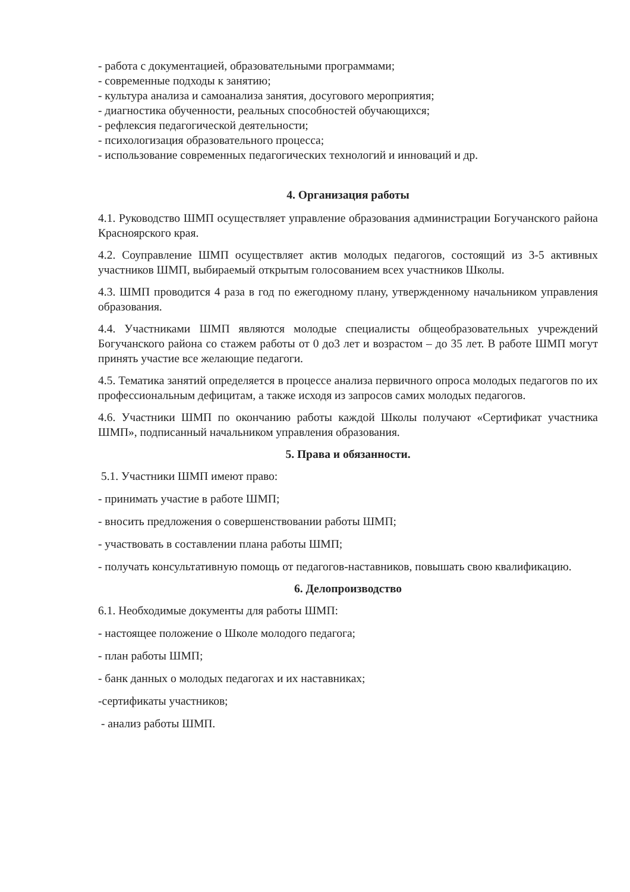- работа с документацией, образовательными программами;
- современные подходы к занятию;
- культура анализа и самоанализа занятия, досугового мероприятия;
- диагностика обученности, реальных способностей обучающихся;
- рефлексия педагогической деятельности;
- психологизация образовательного процесса;
- использование современных педагогических технологий и инноваций и др.
4. Организация работы
4.1. Руководство ШМП осуществляет управление образования администрации Богучанского района Красноярского края.
4.2. Соуправление ШМП осуществляет актив молодых педагогов, состоящий из 3-5 активных участников ШМП, выбираемый открытым голосованием всех участников Школы.
4.3. ШМП проводится 4 раза в год по ежегодному плану, утвержденному начальником управления образования.
4.4. Участниками ШМП являются молодые специалисты общеобразовательных учреждений Богучанского района со стажем работы от 0 до3 лет и возрастом – до 35 лет. В работе ШМП могут принять участие все желающие педагоги.
4.5. Тематика занятий определяется в процессе анализа первичного опроса молодых педагогов по их профессиональным дефицитам, а также исходя из запросов самих молодых педагогов.
4.6. Участники ШМП по окончанию работы каждой Школы получают «Сертификат участника ШМП», подписанный начальником управления образования.
5. Права и обязанности.
5.1. Участники ШМП имеют право:
- принимать участие в работе ШМП;
- вносить предложения о совершенствовании работы ШМП;
- участвовать в составлении плана работы ШМП;
- получать консультативную помощь от педагогов-наставников, повышать свою квалификацию.
6. Делопроизводство
6.1. Необходимые документы для работы ШМП:
- настоящее положение о Школе молодого педагога;
- план работы ШМП;
- банк данных о молодых педагогах и их наставниках;
-сертификаты участников;
- анализ работы ШМП.